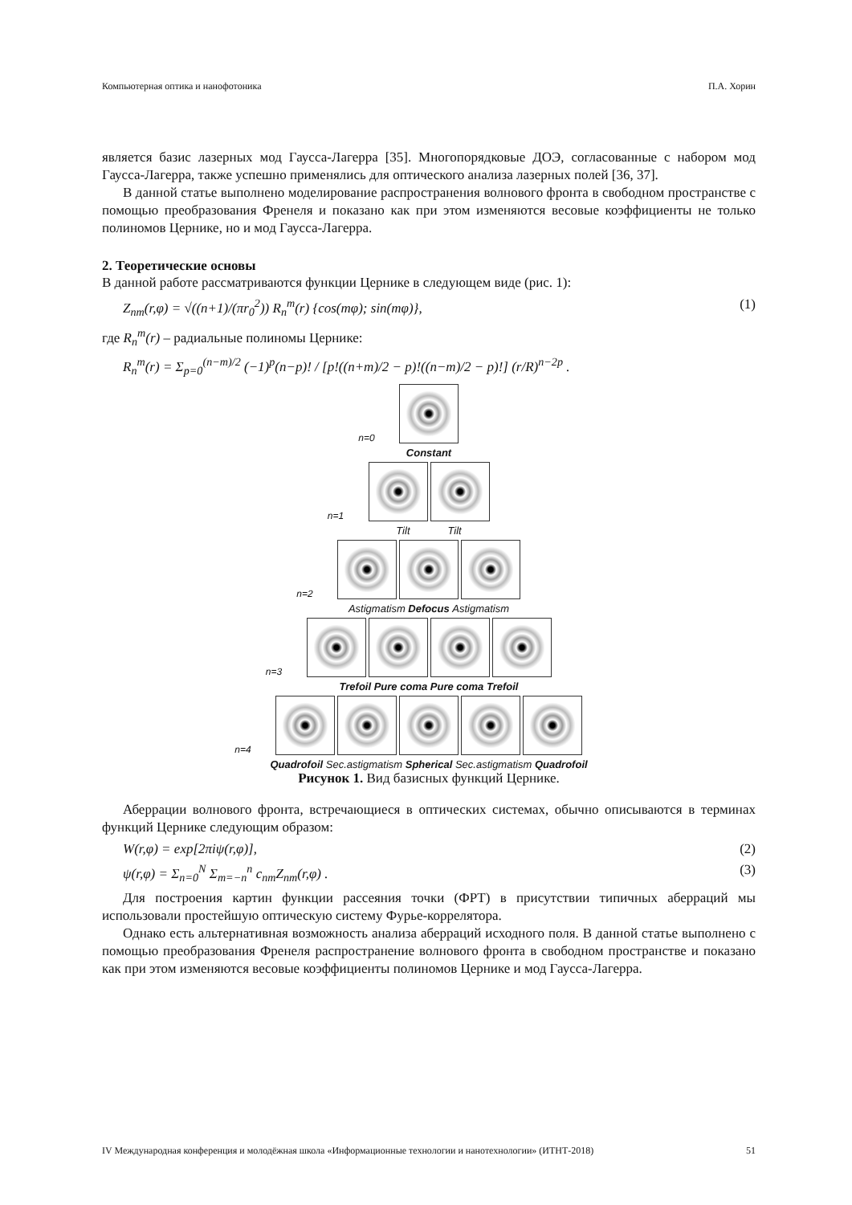Компьютерная оптика и нанофотоника П.А. Хорин
является базис лазерных мод Гаусса-Лагерра [35]. Многопорядковые ДОЭ, согласованные с набором мод Гаусса-Лагерра, также успешно применялись для оптического анализа лазерных полей [36, 37].
В данной статье выполнено моделирование распространения волнового фронта в свободном пространстве с помощью преобразования Френеля и показано как при этом изменяются весовые коэффициенты не только полиномов Цернике, но и мод Гаусса-Лагерра.
2. Теоретические основы
В данной работе рассматриваются функции Цернике в следующем виде (рис. 1):
Z<sub>nm</sub>(r,φ) = √((n+1)/(πr<sub>0</sub><sup>2</sup>)) R<sub>n</sub><sup>m</sup>(r) {cos(mφ); sin(mφ)}, (1)
где R<sub>n</sub><sup>m</sup>(r) – радиальные полиномы Цернике:
R<sub>n</sub><sup>m</sup>(r) = Σ<sub>p=0</sub><sup>(n−m)/2</sup> (−1)<sup>p</sup>(n−p)! / [p!((n+m)/2 − p)!((n−m)/2 − p)!] (r/R)<sup>n−2p</sup> .
n=0
Constant
n=1
Tilt Tilt
n=2
Astigmatism Defocus Astigmatism
n=3
Trefoil Pure coma Pure coma Trefoil
n=4
Quadrofoil Sec.astigmatism Spherical Sec.astigmatism Quadrofoil
Рисунок 1. Вид базисных функций Цернике.
Аберрации волнового фронта, встречающиеся в оптических системах, обычно описываются в терминах функций Цернике следующим образом:
W(r,φ) = exp[2πiψ(r,φ)], (2)
ψ(r,φ) = Σ<sub>n=0</sub><sup>N</sup> Σ<sub>m=−n</sub><sup>n</sup> c<sub>nm</sub>Z<sub>nm</sub>(r,φ) . (3)
Для построения картин функции рассеяния точки (ФРТ) в присутствии типичных аберраций мы использовали простейшую оптическую систему Фурье-коррелятора.
Однако есть альтернативная возможность анализа аберраций исходного поля. В данной статье выполнено с помощью преобразования Френеля распространение волнового фронта в свободном пространстве и показано как при этом изменяются весовые коэффициенты полиномов Цернике и мод Гаусса-Лагерра.
IV Международная конференция и молодёжная школа «Информационные технологии и нанотехнологии» (ИТНТ-2018) 51